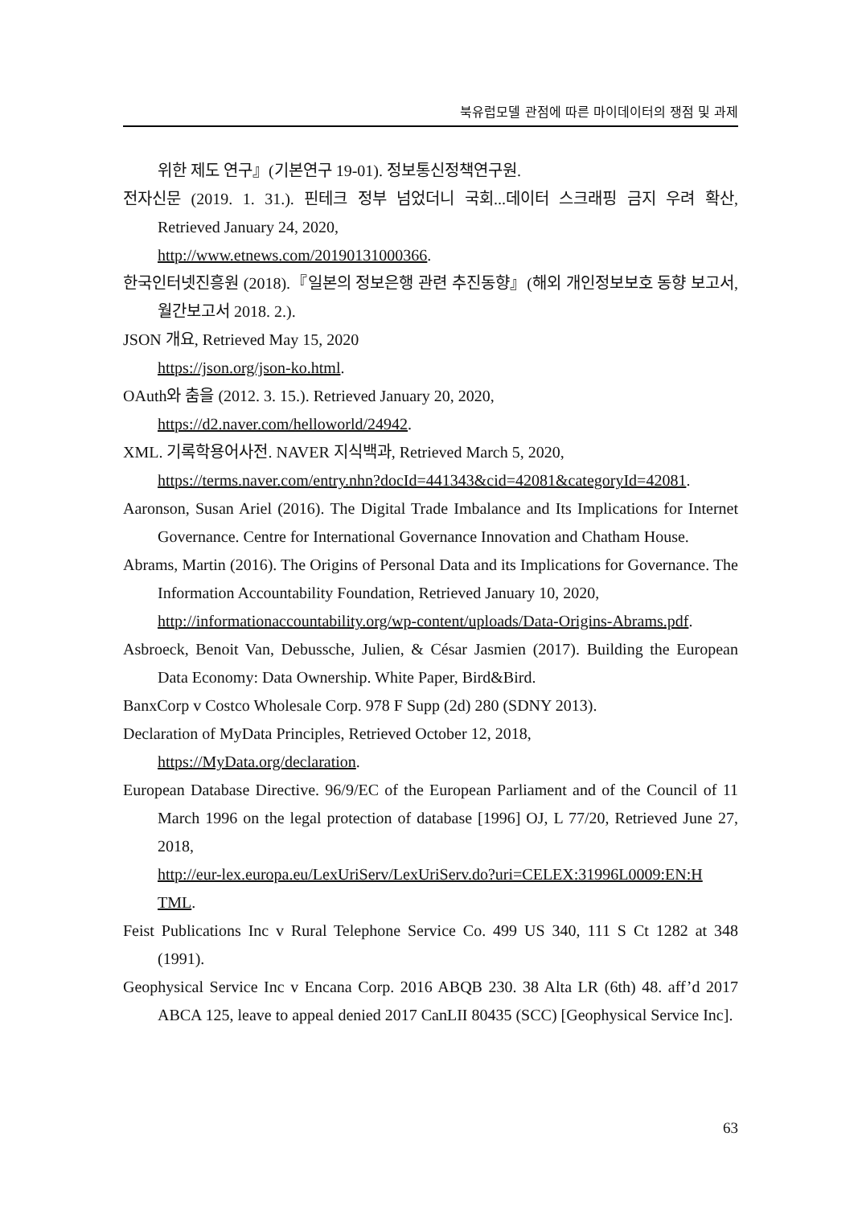북유럽모델 관점에 따른 마이데이터의 쟁점 및 과제
위한 제도 연구』(기본연구 19-01). 정보통신정책연구원.
전자신문 (2019. 1. 31.). 핀테크 정부 넘었더니 국회...데이터 스크래핑 금지 우려 확산, Retrieved January 24, 2020,
http://www.etnews.com/20190131000366.
한국인터넷진흥원 (2018).『일본의 정보은행 관련 추진동향』(해외 개인정보보호 동향 보고서, 월간보고서 2018. 2.).
JSON 개요, Retrieved May 15, 2020
https://json.org/json-ko.html.
OAuth와 춤을 (2012. 3. 15.). Retrieved January 20, 2020,
https://d2.naver.com/helloworld/24942.
XML. 기록학용어사전. NAVER 지식백과, Retrieved March 5, 2020,
https://terms.naver.com/entry.nhn?docId=441343&cid=42081&categoryId=42081.
Aaronson, Susan Ariel (2016). The Digital Trade Imbalance and Its Implications for Internet Governance. Centre for International Governance Innovation and Chatham House.
Abrams, Martin (2016). The Origins of Personal Data and its Implications for Governance. The Information Accountability Foundation, Retrieved January 10, 2020,
http://informationaccountability.org/wp-content/uploads/Data-Origins-Abrams.pdf.
Asbroeck, Benoit Van, Debussche, Julien, & César Jasmien (2017). Building the European Data Economy: Data Ownership. White Paper, Bird&Bird.
BanxCorp v Costco Wholesale Corp. 978 F Supp (2d) 280 (SDNY 2013).
Declaration of MyData Principles, Retrieved October 12, 2018,
https://MyData.org/declaration.
European Database Directive. 96/9/EC of the European Parliament and of the Council of 11 March 1996 on the legal protection of database [1996] OJ, L 77/20, Retrieved June 27, 2018,
http://eur-lex.europa.eu/LexUriServ/LexUriServ.do?uri=CELEX:31996L0009:EN:H TML.
Feist Publications Inc v Rural Telephone Service Co. 499 US 340, 111 S Ct 1282 at 348 (1991).
Geophysical Service Inc v Encana Corp. 2016 ABQB 230. 38 Alta LR (6th) 48. aff’d 2017 ABCA 125, leave to appeal denied 2017 CanLII 80435 (SCC) [Geophysical Service Inc].
63